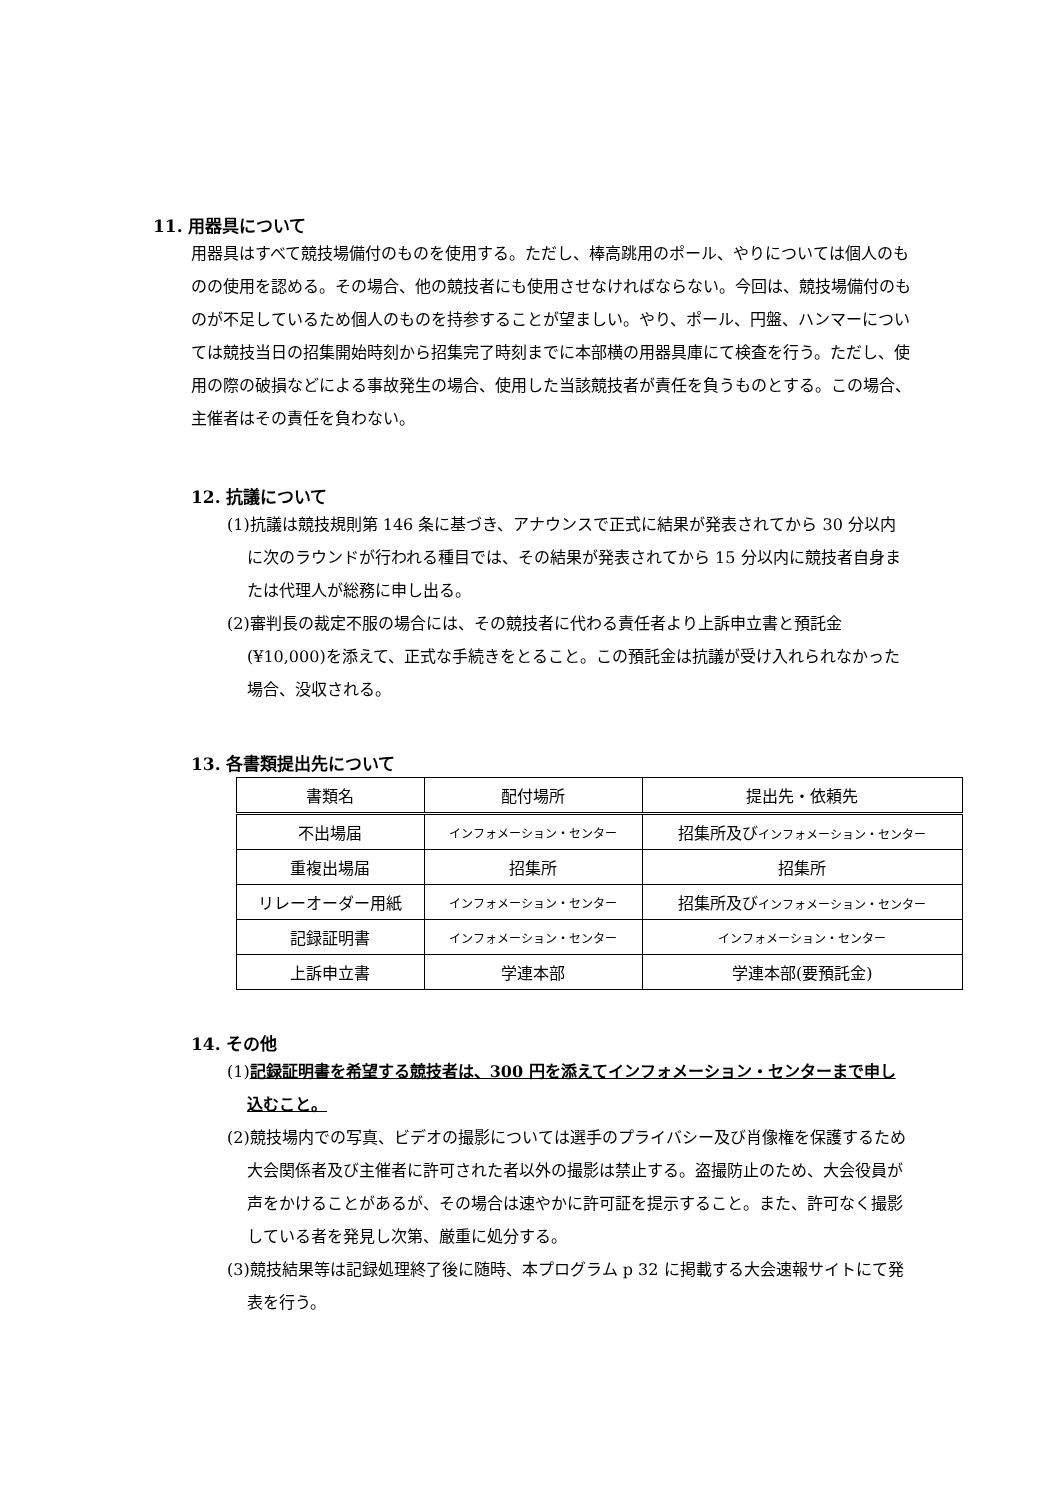11. 用器具について
用器具はすべて競技場備付のものを使用する。ただし、棒高跳用のポール、やりについては個人のものの使用を認める。その場合、他の競技者にも使用させなければならない。今回は、競技場備付のものが不足しているため個人のものを持参することが望ましい。やり、ポール、円盤、ハンマーについては競技当日の招集開始時刻から招集完了時刻までに本部横の用器具庫にて検査を行う。ただし、使用の際の破損などによる事故発生の場合、使用した当該競技者が責任を負うものとする。この場合、主催者はその責任を負わない。
12. 抗議について
(1)抗議は競技規則第 146 条に基づき、アナウンスで正式に結果が発表されてから 30 分以内に次のラウンドが行われる種目では、その結果が発表されてから 15 分以内に競技者自身または代理人が総務に申し出る。
(2)審判長の裁定不服の場合には、その競技者に代わる責任者より上訴申立書と預託金(¥10,000)を添えて、正式な手続きをとること。この預託金は抗議が受け入れられなかった場合、没収される。
13. 各書類提出先について
| 書類名 | 配付場所 | 提出先・依頼先 |
| --- | --- | --- |
| 不出場届 | インフォメーション・センター | 招集所及び インフォメーション・センター |
| 重複出場届 | 招集所 | 招集所 |
| リレーオーダー用紙 | インフォメーション・センター | 招集所及び インフォメーション・センター |
| 記録証明書 | インフォメーション・センター | インフォメーション・センター |
| 上訴申立書 | 学連本部 | 学連本部(要預託金) |
14. その他
(1)記録証明書を希望する競技者は、300 円を添えてインフォメーション・センターまで申し込むこと。
(2)競技場内での写真、ビデオの撮影については選手のプライバシー及び肖像権を保護するため大会関係者及び主催者に許可された者以外の撮影は禁止する。盗撮防止のため、大会役員が声をかけることがあるが、その場合は速やかに許可証を提示すること。また、許可なく撮影している者を発見し次第、厳重に処分する。
(3)競技結果等は記録処理終了後に随時、本プログラム p 32 に掲載する大会速報サイトにて発表を行う。